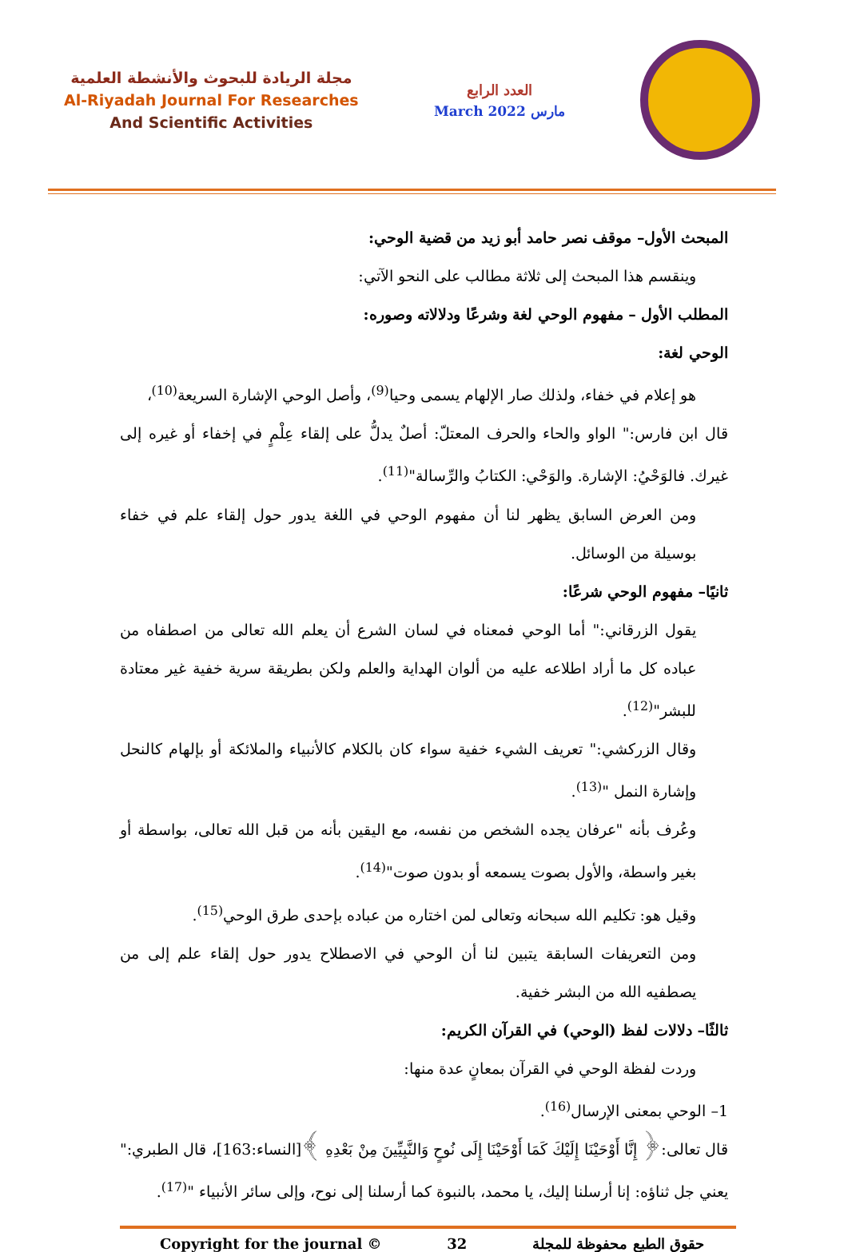مجلة الريادة للبحوث والأنشطة العلمية
Al-Riyadah Journal For Researches
And Scientific Activities
العدد الرابع
March 2022 مارس
المبحث الأول– موقف نصر حامد أبو زيد من قضية الوحي:
وينقسم هذا المبحث إلى ثلاثة مطالب على النحو الآتي:
المطلب الأول – مفهوم الوحي لغة وشرعًا ودلالاته وصوره:
الوحي لغة:
هو إعلام في خفاء، ولذلك صار الإلهام يسمى وحيا<sup>(9)</sup>، وأصل الوحي الإشارة السريعة<sup>(10)</sup>،
قال ابن فارس:" الواو والحاء والحرف المعتلّ: أصلٌ يدلُّ على إلقاء عِلْمٍ في إخفاء أو غيره إلى غيرك. فالوَحْيُ: الإشارة. والوَحْي: الكتابُ والرِّسالة"<sup>(11)</sup>.
ومن العرض السابق يظهر لنا أن مفهوم الوحي في اللغة يدور حول إلقاء علم في خفاء بوسيلة من الوسائل.
ثانيًا– مفهوم الوحي شرعًا:
يقول الزرقاني:" أما الوحي فمعناه في لسان الشرع أن يعلم الله تعالى من اصطفاه من عباده كل ما أراد اطلاعه عليه من ألوان الهداية والعلم ولكن بطريقة سرية خفية غير معتادة للبشر"<sup>(12)</sup>.
وقال الزركشي:" تعريف الشيء خفية سواء كان بالكلام كالأنبياء والملائكة أو بإلهام كالنحل وإشارة النمل "<sup>(13)</sup>.
وعُرف بأنه "عرفان يجده الشخص من نفسه، مع اليقين بأنه من قبل الله تعالى، بواسطة أو بغير واسطة، والأول بصوت يسمعه أو بدون صوت"<sup>(14)</sup>.
وقيل هو: تكليم الله سبحانه وتعالى لمن اختاره من عباده بإحدى طرق الوحي<sup>(15)</sup>.
ومن التعريفات السابقة يتبين لنا أن الوحي في الاصطلاح يدور حول إلقاء علم إلى من يصطفيه الله من البشر خفية.
ثالثًا– دلالات لفظ (الوحي) في القرآن الكريم:
وردت لفظة الوحي في القرآن بمعانٍ عدة منها:
1– الوحي بمعنى الإرسال<sup>(16)</sup>.
قال تعالى:﴿ إِنَّا أَوْحَيْنَا إِلَيْكَ كَمَا أَوْحَيْنَا إِلَى نُوحٍ وَالنَّبِيِّينَ مِنْ بَعْدِهِ ﴾[النساء:163]، قال الطبري:" يعني جل ثناؤه: إنا أرسلنا إليك، يا محمد، بالنبوة كما أرسلنا إلى نوح، وإلى سائر الأنبياء "<sup>(17)</sup>.
Copyright for the journal © 32 حقوق الطبع محفوظة للمجلة